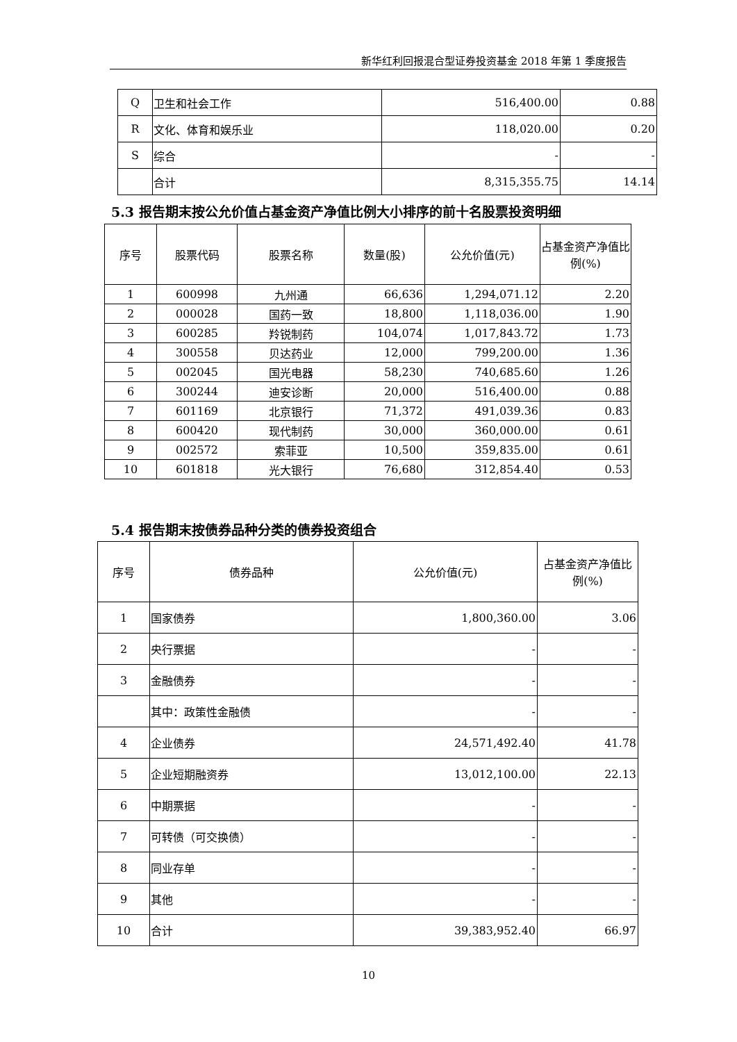新华红利回报混合型证券投资基金 2018 年第 1 季度报告
| Q | 卫生和社会工作 | 516,400.00 | 0.88 |
| R | 文化、体育和娱乐业 | 118,020.00 | 0.20 |
| S | 综合 | - | - |
| | 合计 | 8,315,355.75 | 14.14 |
5.3 报告期末按公允价值占基金资产净值比例大小排序的前十名股票投资明细
| 序号 | 股票代码 | 股票名称 | 数量(股) | 公允价值(元) | 占基金资产净值比例(%) |
| --- | --- | --- | --- | --- | --- |
| 1 | 600998 | 九州通 | 66,636 | 1,294,071.12 | 2.20 |
| 2 | 000028 | 国药一致 | 18,800 | 1,118,036.00 | 1.90 |
| 3 | 600285 | 羚锐制药 | 104,074 | 1,017,843.72 | 1.73 |
| 4 | 300558 | 贝达药业 | 12,000 | 799,200.00 | 1.36 |
| 5 | 002045 | 国光电器 | 58,230 | 740,685.60 | 1.26 |
| 6 | 300244 | 迪安诊断 | 20,000 | 516,400.00 | 0.88 |
| 7 | 601169 | 北京银行 | 71,372 | 491,039.36 | 0.83 |
| 8 | 600420 | 现代制药 | 30,000 | 360,000.00 | 0.61 |
| 9 | 002572 | 索菲亚 | 10,500 | 359,835.00 | 0.61 |
| 10 | 601818 | 光大银行 | 76,680 | 312,854.40 | 0.53 |
5.4 报告期末按债券品种分类的债券投资组合
| 序号 | 债券品种 | 公允价值(元) | 占基金资产净值比例(%) |
| --- | --- | --- | --- |
| 1 | 国家债券 | 1,800,360.00 | 3.06 |
| 2 | 央行票据 | - | - |
| 3 | 金融债券 | - | - |
| | 其中：政策性金融债 | - | - |
| 4 | 企业债券 | 24,571,492.40 | 41.78 |
| 5 | 企业短期融资券 | 13,012,100.00 | 22.13 |
| 6 | 中期票据 | - | - |
| 7 | 可转债（可交换债） | - | - |
| 8 | 同业存单 | - | - |
| 9 | 其他 | - | - |
| 10 | 合计 | 39,383,952.40 | 66.97 |
10